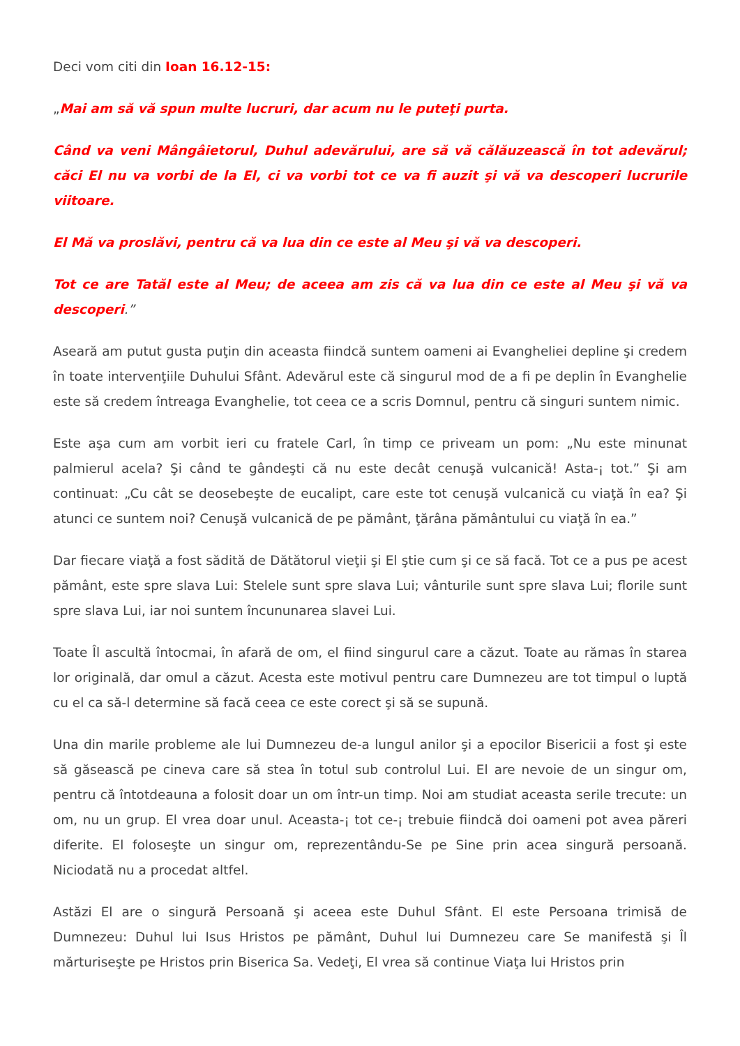Deci vom citi din Ioan 16.12-15:
„Mai am să vă spun multe lucruri, dar acum nu le puteţi purta.
Când va veni Mângâietorul, Duhul adevărului, are să vă călăuzească în tot adevărul; căci El nu va vorbi de la El, ci va vorbi tot ce va fi auzit şi vă va descoperi lucrurile viitoare.
El Mă va proslăvi, pentru că va lua din ce este al Meu şi vă va descoperi.
Tot ce are Tatăl este al Meu; de aceea am zis că va lua din ce este al Meu şi vă va descoperi.”
Aseară am putut gusta puţin din aceasta fiindcă suntem oameni ai Evangheliei depline şi credem în toate intervenţiile Duhului Sfânt. Adevărul este că singurul mod de a fi pe deplin în Evanghelie este să credem întreaga Evanghelie, tot ceea ce a scris Domnul, pentru că singuri suntem nimic.
Este aşa cum am vorbit ieri cu fratele Carl, în timp ce priveam un pom: „Nu este minunat palmierul acela? Şi când te gândeşti că nu este decât cenuşă vulcanică! Asta-¡ tot.” Şi am continuat: „Cu cât se deosebeşte de eucalipt, care este tot cenuşă vulcanică cu viaţă în ea? Şi atunci ce suntem noi? Cenuşă vulcanică de pe pământ, ţărâna pământului cu viaţă în ea.”
Dar fiecare viaţă a fost sădită de Dătătorul vieţii şi El ştie cum şi ce să facă. Tot ce a pus pe acest pământ, este spre slava Lui: Stelele sunt spre slava Lui; vânturile sunt spre slava Lui; florile sunt spre slava Lui, iar noi suntem încununarea slavei Lui.
Toate Îl ascultă întocmai, în afară de om, el fiind singurul care a căzut. Toate au rămas în starea lor originală, dar omul a căzut. Acesta este motivul pentru care Dumnezeu are tot timpul o luptă cu el ca să-l determine să facă ceea ce este corect şi să se supună.
Una din marile probleme ale lui Dumnezeu de-a lungul anilor şi a epocilor Bisericii a fost şi este să găsească pe cineva care să stea în totul sub controlul Lui. El are nevoie de un singur om, pentru că întotdeauna a folosit doar un om într-un timp. Noi am studiat aceasta serile trecute: un om, nu un grup. El vrea doar unul. Aceasta-¡ tot ce-¡ trebuie fiindcă doi oameni pot avea păreri diferite. El foloseşte un singur om, reprezentându-Se pe Sine prin acea singură persoană. Niciodată nu a procedat altfel.
Astăzi El are o singură Persoană şi aceea este Duhul Sfânt. El este Persoana trimisă de Dumnezeu: Duhul lui Isus Hristos pe pământ, Duhul lui Dumnezeu care Se manifestă şi Îl mărturiseşte pe Hristos prin Biserica Sa. Vedeţi, El vrea să continue Viaţa lui Hristos prin